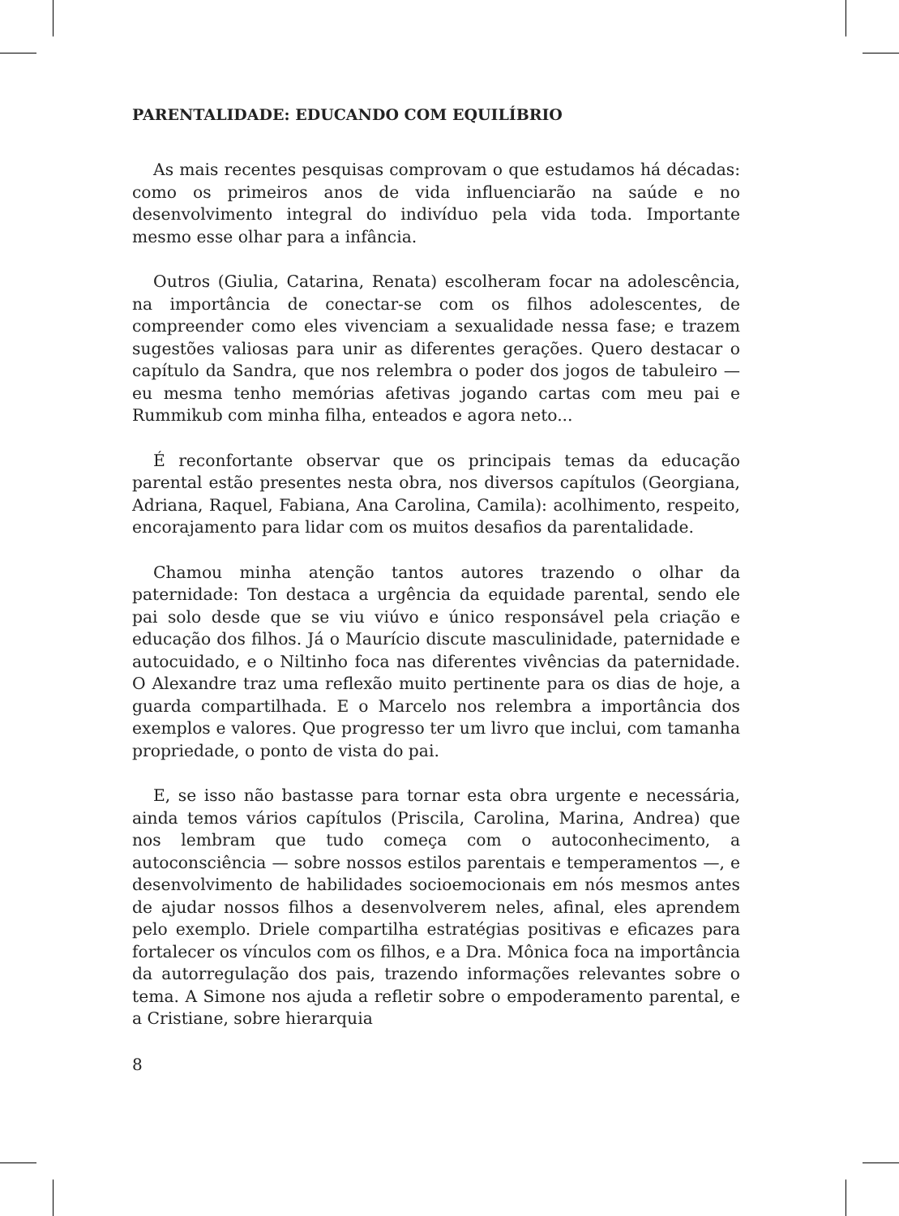PARENTALIDADE: EDUCANDO COM EQUILÍBRIO
As mais recentes pesquisas comprovam o que estudamos há décadas: como os primeiros anos de vida influenciarão na saúde e no desenvolvimento integral do indivíduo pela vida toda. Importante mesmo esse olhar para a infância.
Outros (Giulia, Catarina, Renata) escolheram focar na adolescência, na importância de conectar-se com os filhos adolescentes, de compreender como eles vivenciam a sexualidade nessa fase; e trazem sugestões valiosas para unir as diferentes gerações. Quero destacar o capítulo da Sandra, que nos relembra o poder dos jogos de tabuleiro — eu mesma tenho memórias afetivas jogando cartas com meu pai e Rummikub com minha filha, enteados e agora neto...
É reconfortante observar que os principais temas da educação parental estão presentes nesta obra, nos diversos capítulos (Georgiana, Adriana, Raquel, Fabiana, Ana Carolina, Camila): acolhimento, respeito, encorajamento para lidar com os muitos desafios da parentalidade.
Chamou minha atenção tantos autores trazendo o olhar da paternidade: Ton destaca a urgência da equidade parental, sendo ele pai solo desde que se viu viúvo e único responsável pela criação e educação dos filhos. Já o Maurício discute masculinidade, paternidade e autocuidado, e o Niltinho foca nas diferentes vivências da paternidade. O Alexandre traz uma reflexão muito pertinente para os dias de hoje, a guarda compartilhada. E o Marcelo nos relembra a importância dos exemplos e valores. Que progresso ter um livro que inclui, com tamanha propriedade, o ponto de vista do pai.
E, se isso não bastasse para tornar esta obra urgente e necessária, ainda temos vários capítulos (Priscila, Carolina, Marina, Andrea) que nos lembram que tudo começa com o autoconhecimento, a autoconsciência — sobre nossos estilos parentais e temperamentos —, e desenvolvimento de habilidades socioemocionais em nós mesmos antes de ajudar nossos filhos a desenvolverem neles, afinal, eles aprendem pelo exemplo. Driele compartilha estratégias positivas e eficazes para fortalecer os vínculos com os filhos, e a Dra. Mônica foca na importância da autorregulação dos pais, trazendo informações relevantes sobre o tema. A Simone nos ajuda a refletir sobre o empoderamento parental, e a Cristiane, sobre hierarquia
8